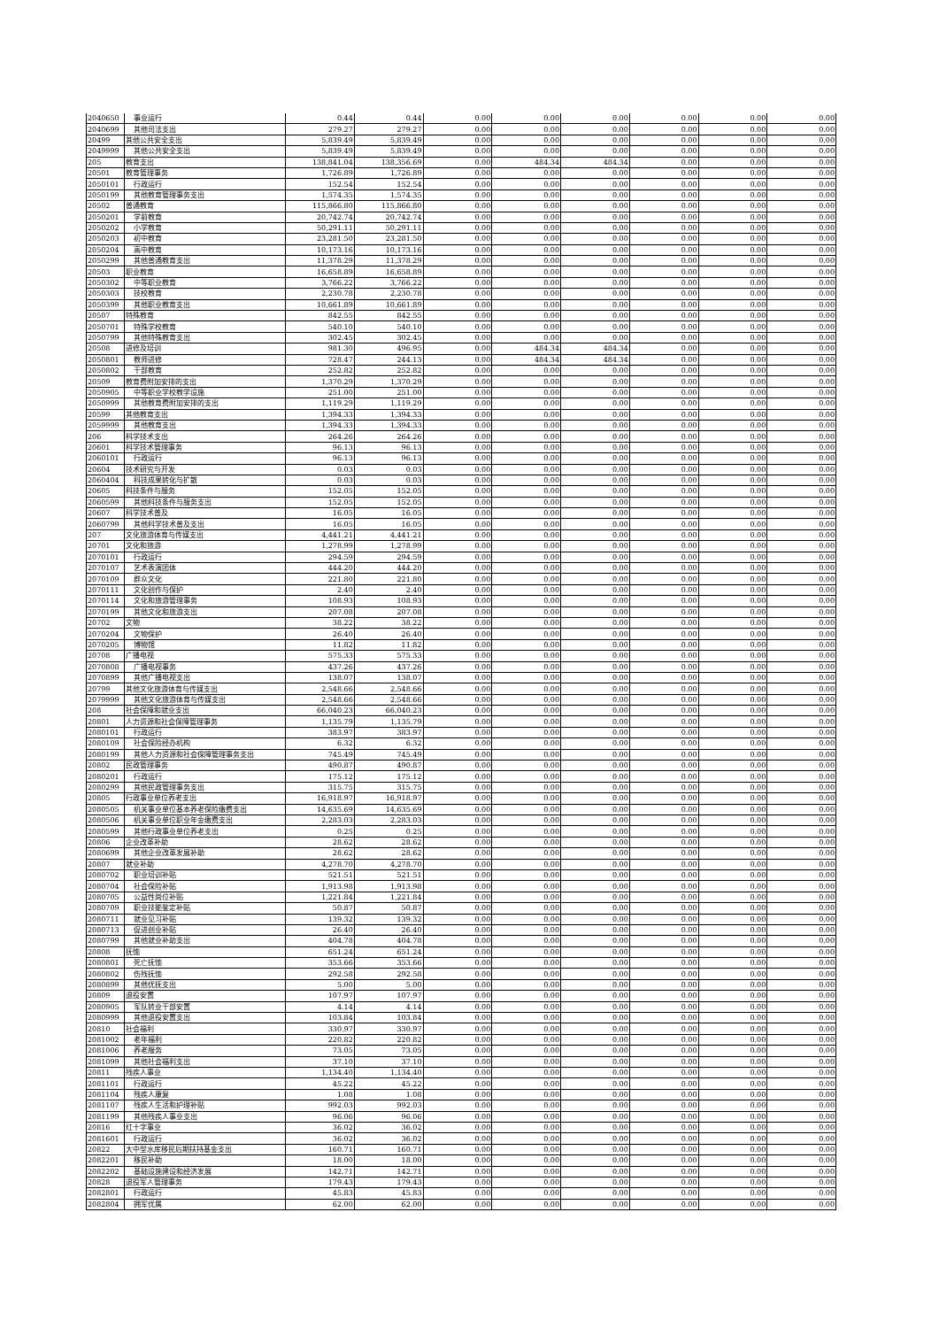| 2040650 | 事业运行 | 0.44 | 0.44 | 0.00 | 0.00 | 0.00 | 0.00 | 0.00 | 0.00 |
| 2040699 | 其他司法支出 | 279.27 | 279.27 | 0.00 | 0.00 | 0.00 | 0.00 | 0.00 | 0.00 |
| 20499 | 其他公共安全支出 | 5,839.49 | 5,839.49 | 0.00 | 0.00 | 0.00 | 0.00 | 0.00 | 0.00 |
| 2049999 | 其他公共安全支出 | 5,839.49 | 5,839.49 | 0.00 | 0.00 | 0.00 | 0.00 | 0.00 | 0.00 |
| 205 | 教育支出 | 138,841.04 | 138,356.69 | 0.00 | 484.34 | 484.34 | 0.00 | 0.00 | 0.00 |
| 20501 | 教育管理事务 | 1,726.89 | 1,726.89 | 0.00 | 0.00 | 0.00 | 0.00 | 0.00 | 0.00 |
| 2050101 | 行政运行 | 152.54 | 152.54 | 0.00 | 0.00 | 0.00 | 0.00 | 0.00 | 0.00 |
| 2050199 | 其他教育管理事务支出 | 1,574.35 | 1,574.35 | 0.00 | 0.00 | 0.00 | 0.00 | 0.00 | 0.00 |
| 20502 | 普通教育 | 115,866.80 | 115,866.80 | 0.00 | 0.00 | 0.00 | 0.00 | 0.00 | 0.00 |
| 2050201 | 学前教育 | 20,742.74 | 20,742.74 | 0.00 | 0.00 | 0.00 | 0.00 | 0.00 | 0.00 |
| 2050202 | 小学教育 | 50,291.11 | 50,291.11 | 0.00 | 0.00 | 0.00 | 0.00 | 0.00 | 0.00 |
| 2050203 | 初中教育 | 23,281.50 | 23,281.50 | 0.00 | 0.00 | 0.00 | 0.00 | 0.00 | 0.00 |
| 2050204 | 高中教育 | 10,173.16 | 10,173.16 | 0.00 | 0.00 | 0.00 | 0.00 | 0.00 | 0.00 |
| 2050299 | 其他普通教育支出 | 11,378.29 | 11,378.29 | 0.00 | 0.00 | 0.00 | 0.00 | 0.00 | 0.00 |
| 20503 | 职业教育 | 16,658.89 | 16,658.89 | 0.00 | 0.00 | 0.00 | 0.00 | 0.00 | 0.00 |
| 2050302 | 中等职业教育 | 3,766.22 | 3,766.22 | 0.00 | 0.00 | 0.00 | 0.00 | 0.00 | 0.00 |
| 2050303 | 技校教育 | 2,230.78 | 2,230.78 | 0.00 | 0.00 | 0.00 | 0.00 | 0.00 | 0.00 |
| 2050399 | 其他职业教育支出 | 10,661.89 | 10,661.89 | 0.00 | 0.00 | 0.00 | 0.00 | 0.00 | 0.00 |
| 20507 | 特殊教育 | 842.55 | 842.55 | 0.00 | 0.00 | 0.00 | 0.00 | 0.00 | 0.00 |
| 2050701 | 特殊学校教育 | 540.10 | 540.10 | 0.00 | 0.00 | 0.00 | 0.00 | 0.00 | 0.00 |
| 2050799 | 其他特殊教育支出 | 302.45 | 302.45 | 0.00 | 0.00 | 0.00 | 0.00 | 0.00 | 0.00 |
| 20508 | 进修及培训 | 981.30 | 496.95 | 0.00 | 484.34 | 484.34 | 0.00 | 0.00 | 0.00 |
| 2050801 | 教师进修 | 728.47 | 244.13 | 0.00 | 484.34 | 484.34 | 0.00 | 0.00 | 0.00 |
| 2050802 | 干部教育 | 252.82 | 252.82 | 0.00 | 0.00 | 0.00 | 0.00 | 0.00 | 0.00 |
| 20509 | 教育费附加安排的支出 | 1,370.29 | 1,370.29 | 0.00 | 0.00 | 0.00 | 0.00 | 0.00 | 0.00 |
| 2050905 | 中等职业学校教学设施 | 251.00 | 251.00 | 0.00 | 0.00 | 0.00 | 0.00 | 0.00 | 0.00 |
| 2050999 | 其他教育费附加安排的支出 | 1,119.29 | 1,119.29 | 0.00 | 0.00 | 0.00 | 0.00 | 0.00 | 0.00 |
| 20599 | 其他教育支出 | 1,394.33 | 1,394.33 | 0.00 | 0.00 | 0.00 | 0.00 | 0.00 | 0.00 |
| 2059999 | 其他教育支出 | 1,394.33 | 1,394.33 | 0.00 | 0.00 | 0.00 | 0.00 | 0.00 | 0.00 |
| 206 | 科学技术支出 | 264.26 | 264.26 | 0.00 | 0.00 | 0.00 | 0.00 | 0.00 | 0.00 |
| 20601 | 科学技术管理事务 | 96.13 | 96.13 | 0.00 | 0.00 | 0.00 | 0.00 | 0.00 | 0.00 |
| 2060101 | 行政运行 | 96.13 | 96.13 | 0.00 | 0.00 | 0.00 | 0.00 | 0.00 | 0.00 |
| 20604 | 技术研究与开发 | 0.03 | 0.03 | 0.00 | 0.00 | 0.00 | 0.00 | 0.00 | 0.00 |
| 2060404 | 科技成果转化与扩散 | 0.03 | 0.03 | 0.00 | 0.00 | 0.00 | 0.00 | 0.00 | 0.00 |
| 20605 | 科技条件与服务 | 152.05 | 152.05 | 0.00 | 0.00 | 0.00 | 0.00 | 0.00 | 0.00 |
| 2060599 | 其他科技条件与服务支出 | 152.05 | 152.05 | 0.00 | 0.00 | 0.00 | 0.00 | 0.00 | 0.00 |
| 20607 | 科学技术普及 | 16.05 | 16.05 | 0.00 | 0.00 | 0.00 | 0.00 | 0.00 | 0.00 |
| 2060799 | 其他科学技术普及支出 | 16.05 | 16.05 | 0.00 | 0.00 | 0.00 | 0.00 | 0.00 | 0.00 |
| 207 | 文化旅游体育与传媒支出 | 4,441.21 | 4,441.21 | 0.00 | 0.00 | 0.00 | 0.00 | 0.00 | 0.00 |
| 20701 | 文化和旅游 | 1,278.99 | 1,278.99 | 0.00 | 0.00 | 0.00 | 0.00 | 0.00 | 0.00 |
| 2070101 | 行政运行 | 294.59 | 294.59 | 0.00 | 0.00 | 0.00 | 0.00 | 0.00 | 0.00 |
| 2070107 | 艺术表演团体 | 444.20 | 444.20 | 0.00 | 0.00 | 0.00 | 0.00 | 0.00 | 0.00 |
| 2070109 | 群众文化 | 221.80 | 221.80 | 0.00 | 0.00 | 0.00 | 0.00 | 0.00 | 0.00 |
| 2070111 | 文化创作与保护 | 2.40 | 2.40 | 0.00 | 0.00 | 0.00 | 0.00 | 0.00 | 0.00 |
| 2070114 | 文化和旅游管理事务 | 108.93 | 108.93 | 0.00 | 0.00 | 0.00 | 0.00 | 0.00 | 0.00 |
| 2070199 | 其他文化和旅游支出 | 207.08 | 207.08 | 0.00 | 0.00 | 0.00 | 0.00 | 0.00 | 0.00 |
| 20702 | 文物 | 38.22 | 38.22 | 0.00 | 0.00 | 0.00 | 0.00 | 0.00 | 0.00 |
| 2070204 | 文物保护 | 26.40 | 26.40 | 0.00 | 0.00 | 0.00 | 0.00 | 0.00 | 0.00 |
| 2070205 | 博物馆 | 11.82 | 11.82 | 0.00 | 0.00 | 0.00 | 0.00 | 0.00 | 0.00 |
| 20708 | 广播电视 | 575.33 | 575.33 | 0.00 | 0.00 | 0.00 | 0.00 | 0.00 | 0.00 |
| 2070808 | 广播电视事务 | 437.26 | 437.26 | 0.00 | 0.00 | 0.00 | 0.00 | 0.00 | 0.00 |
| 2070899 | 其他广播电视支出 | 138.07 | 138.07 | 0.00 | 0.00 | 0.00 | 0.00 | 0.00 | 0.00 |
| 20799 | 其他文化旅游体育与传媒支出 | 2,548.66 | 2,548.66 | 0.00 | 0.00 | 0.00 | 0.00 | 0.00 | 0.00 |
| 2079999 | 其他文化旅游体育与传媒支出 | 2,548.66 | 2,548.66 | 0.00 | 0.00 | 0.00 | 0.00 | 0.00 | 0.00 |
| 208 | 社会保障和就业支出 | 66,040.23 | 66,040.23 | 0.00 | 0.00 | 0.00 | 0.00 | 0.00 | 0.00 |
| 20801 | 人力资源和社会保障管理事务 | 1,135.79 | 1,135.79 | 0.00 | 0.00 | 0.00 | 0.00 | 0.00 | 0.00 |
| 2080101 | 行政运行 | 383.97 | 383.97 | 0.00 | 0.00 | 0.00 | 0.00 | 0.00 | 0.00 |
| 2080109 | 社会保险经办机构 | 6.32 | 6.32 | 0.00 | 0.00 | 0.00 | 0.00 | 0.00 | 0.00 |
| 2080199 | 其他人力资源和社会保障管理事务支出 | 745.49 | 745.49 | 0.00 | 0.00 | 0.00 | 0.00 | 0.00 | 0.00 |
| 20802 | 民政管理事务 | 490.87 | 490.87 | 0.00 | 0.00 | 0.00 | 0.00 | 0.00 | 0.00 |
| 2080201 | 行政运行 | 175.12 | 175.12 | 0.00 | 0.00 | 0.00 | 0.00 | 0.00 | 0.00 |
| 2080299 | 其他民政管理事务支出 | 315.75 | 315.75 | 0.00 | 0.00 | 0.00 | 0.00 | 0.00 | 0.00 |
| 20805 | 行政事业单位养老支出 | 16,918.97 | 16,918.97 | 0.00 | 0.00 | 0.00 | 0.00 | 0.00 | 0.00 |
| 2080505 | 机关事业单位基本养老保险缴费支出 | 14,635.69 | 14,635.69 | 0.00 | 0.00 | 0.00 | 0.00 | 0.00 | 0.00 |
| 2080506 | 机关事业单位职业年金缴费支出 | 2,283.03 | 2,283.03 | 0.00 | 0.00 | 0.00 | 0.00 | 0.00 | 0.00 |
| 2080599 | 其他行政事业单位养老支出 | 0.25 | 0.25 | 0.00 | 0.00 | 0.00 | 0.00 | 0.00 | 0.00 |
| 20806 | 企业改革补助 | 28.62 | 28.62 | 0.00 | 0.00 | 0.00 | 0.00 | 0.00 | 0.00 |
| 2080699 | 其他企业改革发展补助 | 28.62 | 28.62 | 0.00 | 0.00 | 0.00 | 0.00 | 0.00 | 0.00 |
| 20807 | 就业补助 | 4,278.70 | 4,278.70 | 0.00 | 0.00 | 0.00 | 0.00 | 0.00 | 0.00 |
| 2080702 | 职业培训补贴 | 521.51 | 521.51 | 0.00 | 0.00 | 0.00 | 0.00 | 0.00 | 0.00 |
| 2080704 | 社会保险补贴 | 1,913.98 | 1,913.98 | 0.00 | 0.00 | 0.00 | 0.00 | 0.00 | 0.00 |
| 2080705 | 公益性岗位补贴 | 1,221.84 | 1,221.84 | 0.00 | 0.00 | 0.00 | 0.00 | 0.00 | 0.00 |
| 2080709 | 职业技能鉴定补贴 | 50.87 | 50.87 | 0.00 | 0.00 | 0.00 | 0.00 | 0.00 | 0.00 |
| 2080711 | 就业见习补贴 | 139.32 | 139.32 | 0.00 | 0.00 | 0.00 | 0.00 | 0.00 | 0.00 |
| 2080713 | 促进创业补贴 | 26.40 | 26.40 | 0.00 | 0.00 | 0.00 | 0.00 | 0.00 | 0.00 |
| 2080799 | 其他就业补助支出 | 404.78 | 404.78 | 0.00 | 0.00 | 0.00 | 0.00 | 0.00 | 0.00 |
| 20808 | 抚恤 | 651.24 | 651.24 | 0.00 | 0.00 | 0.00 | 0.00 | 0.00 | 0.00 |
| 2080801 | 死亡抚恤 | 353.66 | 353.66 | 0.00 | 0.00 | 0.00 | 0.00 | 0.00 | 0.00 |
| 2080802 | 伤残抚恤 | 292.58 | 292.58 | 0.00 | 0.00 | 0.00 | 0.00 | 0.00 | 0.00 |
| 2080899 | 其他优抚支出 | 5.00 | 5.00 | 0.00 | 0.00 | 0.00 | 0.00 | 0.00 | 0.00 |
| 20809 | 退役安置 | 107.97 | 107.97 | 0.00 | 0.00 | 0.00 | 0.00 | 0.00 | 0.00 |
| 2080905 | 军队转业干部安置 | 4.14 | 4.14 | 0.00 | 0.00 | 0.00 | 0.00 | 0.00 | 0.00 |
| 2080999 | 其他退役安置支出 | 103.84 | 103.84 | 0.00 | 0.00 | 0.00 | 0.00 | 0.00 | 0.00 |
| 20810 | 社会福利 | 330.97 | 330.97 | 0.00 | 0.00 | 0.00 | 0.00 | 0.00 | 0.00 |
| 2081002 | 老年福利 | 220.82 | 220.82 | 0.00 | 0.00 | 0.00 | 0.00 | 0.00 | 0.00 |
| 2081006 | 养老服务 | 73.05 | 73.05 | 0.00 | 0.00 | 0.00 | 0.00 | 0.00 | 0.00 |
| 2081099 | 其他社会福利支出 | 37.10 | 37.10 | 0.00 | 0.00 | 0.00 | 0.00 | 0.00 | 0.00 |
| 20811 | 残疾人事业 | 1,134.40 | 1,134.40 | 0.00 | 0.00 | 0.00 | 0.00 | 0.00 | 0.00 |
| 2081101 | 行政运行 | 45.22 | 45.22 | 0.00 | 0.00 | 0.00 | 0.00 | 0.00 | 0.00 |
| 2081104 | 残疾人康复 | 1.08 | 1.08 | 0.00 | 0.00 | 0.00 | 0.00 | 0.00 | 0.00 |
| 2081107 | 残疾人生活和护理补贴 | 992.03 | 992.03 | 0.00 | 0.00 | 0.00 | 0.00 | 0.00 | 0.00 |
| 2081199 | 其他残疾人事业支出 | 96.06 | 96.06 | 0.00 | 0.00 | 0.00 | 0.00 | 0.00 | 0.00 |
| 20816 | 红十字事业 | 36.02 | 36.02 | 0.00 | 0.00 | 0.00 | 0.00 | 0.00 | 0.00 |
| 2081601 | 行政运行 | 36.02 | 36.02 | 0.00 | 0.00 | 0.00 | 0.00 | 0.00 | 0.00 |
| 20822 | 大中型水库移民后期扶持基金支出 | 160.71 | 160.71 | 0.00 | 0.00 | 0.00 | 0.00 | 0.00 | 0.00 |
| 2082201 | 移民补助 | 18.00 | 18.00 | 0.00 | 0.00 | 0.00 | 0.00 | 0.00 | 0.00 |
| 2082202 | 基础设施建设和经济发展 | 142.71 | 142.71 | 0.00 | 0.00 | 0.00 | 0.00 | 0.00 | 0.00 |
| 20828 | 退役军人管理事务 | 179.43 | 179.43 | 0.00 | 0.00 | 0.00 | 0.00 | 0.00 | 0.00 |
| 2082801 | 行政运行 | 45.83 | 45.83 | 0.00 | 0.00 | 0.00 | 0.00 | 0.00 | 0.00 |
| 2082804 | 拥军优属 | 62.00 | 62.00 | 0.00 | 0.00 | 0.00 | 0.00 | 0.00 | 0.00 |